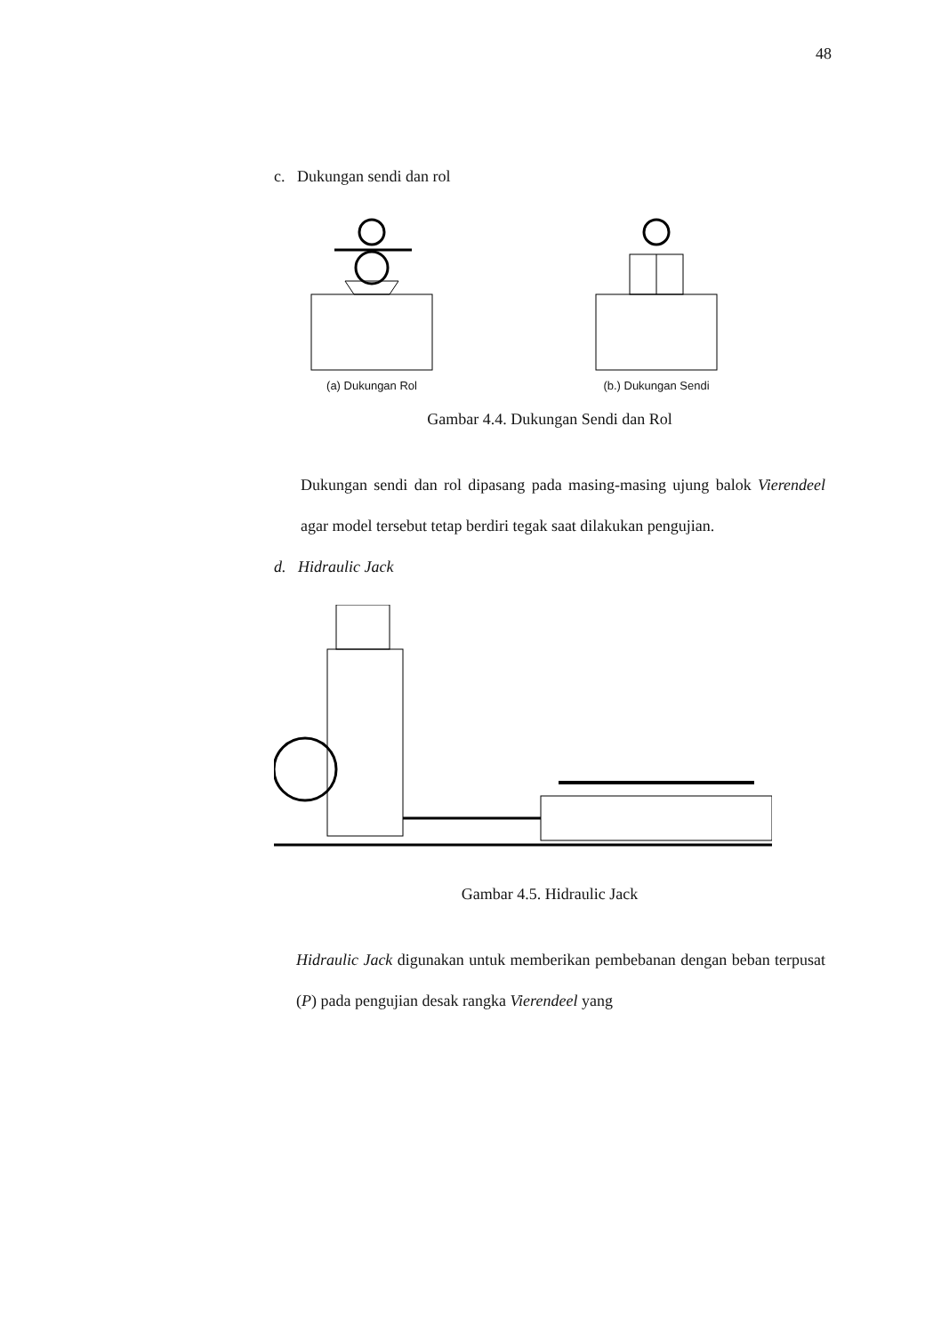48
c. Dukungan sendi dan rol
(a) Dukungan Rol (b.) Dukungan Sendi
Gambar 4.4. Dukungan Sendi dan Rol
Dukungan sendi dan rol dipasang pada masing-masing ujung balok Vierendeel agar model tersebut tetap berdiri tegak saat dilakukan pengujian.
d. Hidraulic Jack
Gambar 4.5. Hidraulic Jack
Hidraulic Jack digunakan untuk memberikan pembebanan dengan beban terpusat (P) pada pengujian desak rangka Vierendeel yang